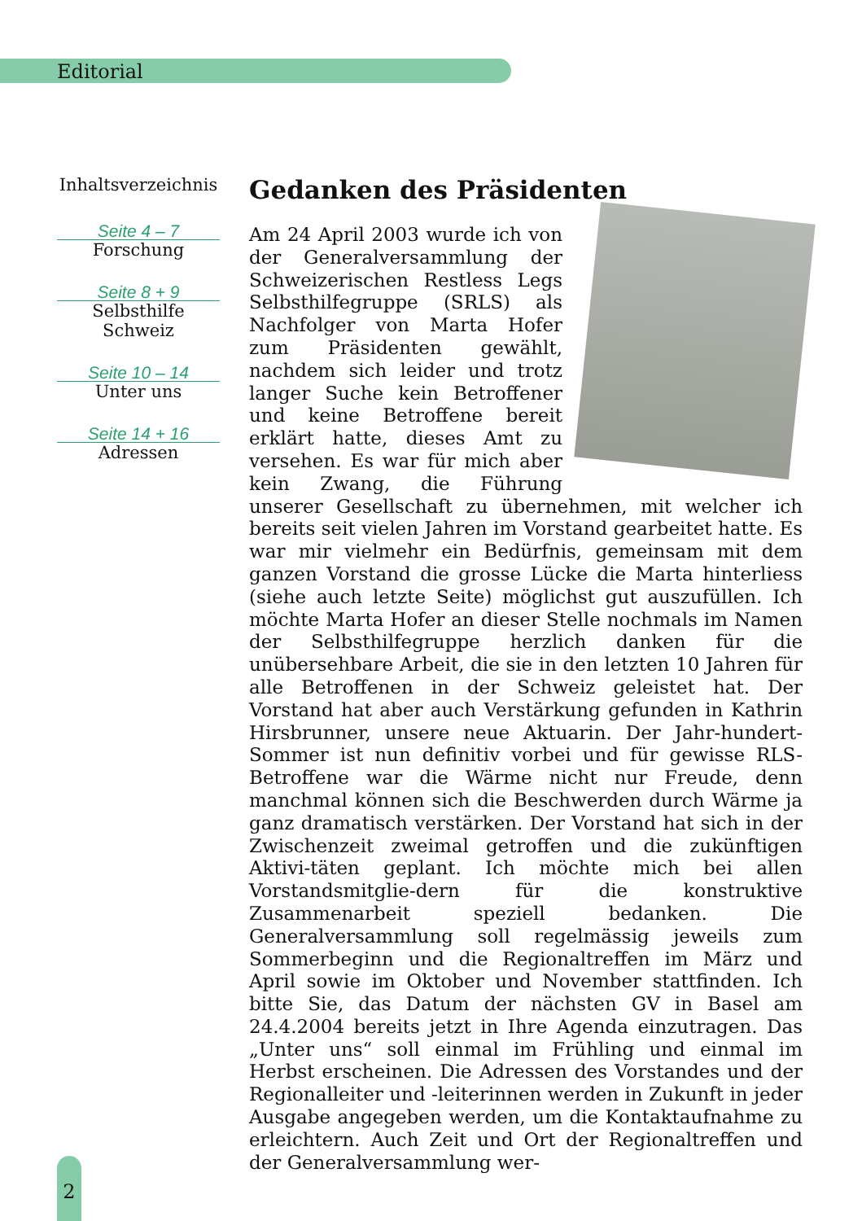Editorial
Inhaltsverzeichnis
Seite 4 – 7
Forschung
Seite 8 + 9
Selbsthilfe Schweiz
Seite 10 – 14
Unter uns
Seite 14 + 16
Adressen
Gedanken des Präsidenten
Am 24 April 2003 wurde ich von der Generalversammlung der Schweizerischen Restless Legs Selbsthilfegruppe (SRLS) als Nachfolger von Marta Hofer zum Präsidenten gewählt, nachdem sich leider und trotz langer Suche kein Betroffener und keine Betroffene bereit erklärt hatte, dieses Amt zu versehen. Es war für mich aber kein Zwang, die Führung unserer Gesellschaft zu übernehmen, mit welcher ich bereits seit vielen Jahren im Vorstand gearbeitet hatte. Es war mir vielmehr ein Bedürfnis, gemeinsam mit dem ganzen Vorstand die grosse Lücke die Marta hinterliess (siehe auch letzte Seite) möglichst gut auszufüllen. Ich möchte Marta Hofer an dieser Stelle nochmals im Namen der Selbsthilfegruppe herzlich danken für die unübersehbare Arbeit, die sie in den letzten 10 Jahren für alle Betroffenen in der Schweiz geleistet hat. Der Vorstand hat aber auch Verstärkung gefunden in Kathrin Hirsbrunner, unsere neue Aktuarin. Der Jahr-hundert-Sommer ist nun definitiv vorbei und für gewisse RLS-Betroffene war die Wärme nicht nur Freude, denn manchmal können sich die Beschwerden durch Wärme ja ganz dramatisch verstärken. Der Vorstand hat sich in der Zwischenzeit zweimal getroffen und die zukünftigen Aktivi-täten geplant. Ich möchte mich bei allen Vorstandsmitglie-dern für die konstruktive Zusammenarbeit speziell bedanken. Die Generalversammlung soll regelmässig jeweils zum Sommerbeginn und die Regionaltreffen im März und April sowie im Oktober und November stattfinden. Ich bitte Sie, das Datum der nächsten GV in Basel am 24.4.2004 bereits jetzt in Ihre Agenda einzutragen. Das „Unter uns“ soll einmal im Frühling und einmal im Herbst erscheinen. Die Adressen des Vorstandes und der Regionalleiter und -leiterinnen werden in Zukunft in jeder Ausgabe angegeben werden, um die Kontaktaufnahme zu erleichtern. Auch Zeit und Ort der Regionaltreffen und der Generalversammlung wer-
2